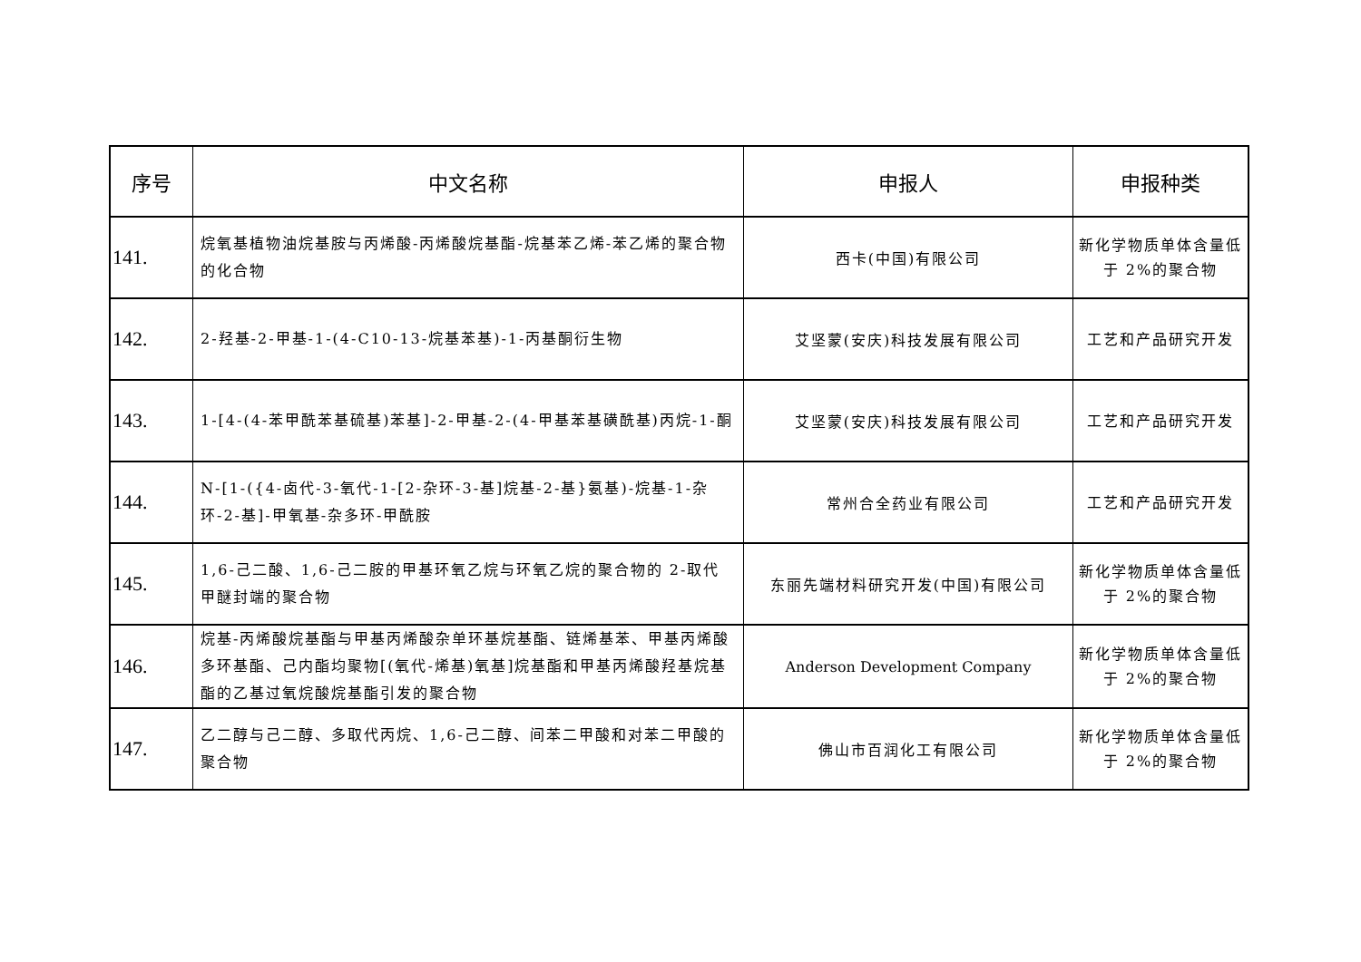| 序号 | 中文名称 | 申报人 | 申报种类 |
| --- | --- | --- | --- |
| 141. | 烷氧基植物油烷基胺与丙烯酸-丙烯酸烷基酯-烷基苯乙烯-苯乙烯的聚合物的化合物 | 西卡(中国)有限公司 | 新化学物质单体含量低于 2%的聚合物 |
| 142. | 2-羟基-2-甲基-1-(4-C10-13-烷基苯基)-1-丙基酮衍生物 | 艾坚蒙(安庆)科技发展有限公司 | 工艺和产品研究开发 |
| 143. | 1-[4-(4-苯甲酰苯基硫基)苯基]-2-甲基-2-(4-甲基苯基磺酰基)丙烷-1-酮 | 艾坚蒙(安庆)科技发展有限公司 | 工艺和产品研究开发 |
| 144. | N-[1-({4-卤代-3-氧代-1-[2-杂环-3-基]烷基-2-基}氨基)-烷基-1-杂环-2-基]-甲氧基-杂多环-甲酰胺 | 常州合全药业有限公司 | 工艺和产品研究开发 |
| 145. | 1,6-己二酸、1,6-己二胺的甲基环氧乙烷与环氧乙烷的聚合物的 2-取代甲醚封端的聚合物 | 东丽先端材料研究开发(中国)有限公司 | 新化学物质单体含量低于 2%的聚合物 |
| 146. | 烷基-丙烯酸烷基酯与甲基丙烯酸杂单环基烷基酯、链烯基苯、甲基丙烯酸多环基酯、己内酯均聚物[(氧代-烯基)氧基]烷基酯和甲基丙烯酸羟基烷基酯的乙基过氧烷酸烷基酯引发的聚合物 | Anderson Development Company | 新化学物质单体含量低于 2%的聚合物 |
| 147. | 乙二醇与己二醇、多取代丙烷、1,6-己二醇、间苯二甲酸和对苯二甲酸的聚合物 | 佛山市百润化工有限公司 | 新化学物质单体含量低于 2%的聚合物 |